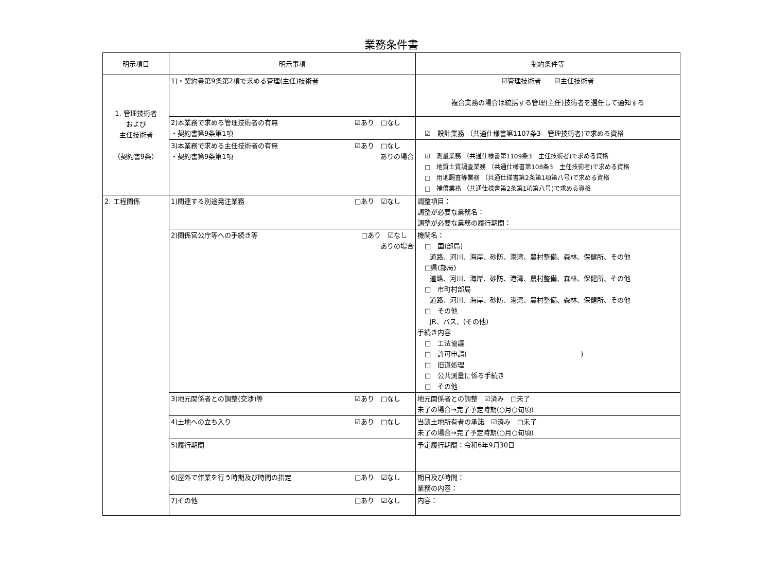業務条件書
| 明示項目 | 明示事項 | 制約条件等 |
| --- | --- | --- |
| 1. 管理技術者 および 主任技術者 （契約書9条） | 1)・契約書第9条第2項で求める管理(主任)技術者 | ☑管理技術者 ☑主任技術者 複合業務の場合は統括する管理(主任)技術者を選任して通知する |
| | 2)本業務で求める管理技術者の有無 ☑あり □なし ・契約書第9条第1項 | ☑ 設計業務 （共通仕様書第1107条3 管理技術者)で求める資格 |
| | 3)本業務で求める主任技術者の有無 ☑あり □なし ・契約書第9条第1項 ありの場合 | ☑ 測量業務 （共通仕様書第1109条3 主任技術者)で求める資格 □ 地質土質調査業務 （共通仕様書第108条3 主任技術者)で求める資格 □ 用地調査等業務 （共通仕様書第2条第1項第八号)で求める資格 □ 補償業務 （共通仕様書第2条第1項第八号)で求める資格 |
| 2. 工程関係 | 1)関連する別途発注業務 □あり ☑なし | 調整項目： 調整が必要な業務名： 調整が必要な業務の履行期間： |
| | 2)関係官公庁等への手続き等 □あり ☑なし ありの場合 | 機関名： □ 国(部局) 道路、河川、海岸、砂防、港湾、農村整備、森林、保健所、その他 □県(部局) 道路、河川、海岸、砂防、港湾、農村整備、森林、保健所、その他 □ 市町村部局 道路、河川、海岸、砂防、港湾、農村整備、森林、保健所、その他 □ その他 JR、バス、(その他) 手続き内容 □ 工法協議 □ 許可申請( ) □ 旧道処理 □ 公共測量に係る手続き □ その他 |
| | 3)地元関係者との調整(交渉)等 ☑あり □なし | 地元関係者との調整 ☑済み □未了 未了の場合→完了予定時期(○月○旬頃) |
| | 4)土地への立ち入り ☑あり □なし | 当該土地所有者の承諾 ☑済み □未了 未了の場合→完了予定時期(○月○旬頃) |
| | 5)履行期間 | 予定履行期間：令和6年9月30日 |
| | 6)屋外で作業を行う時期及び時間の指定 □あり ☑なし | 期日及び時間： 業務の内容： |
| | 7)その他 □あり ☑なし | 内容： |